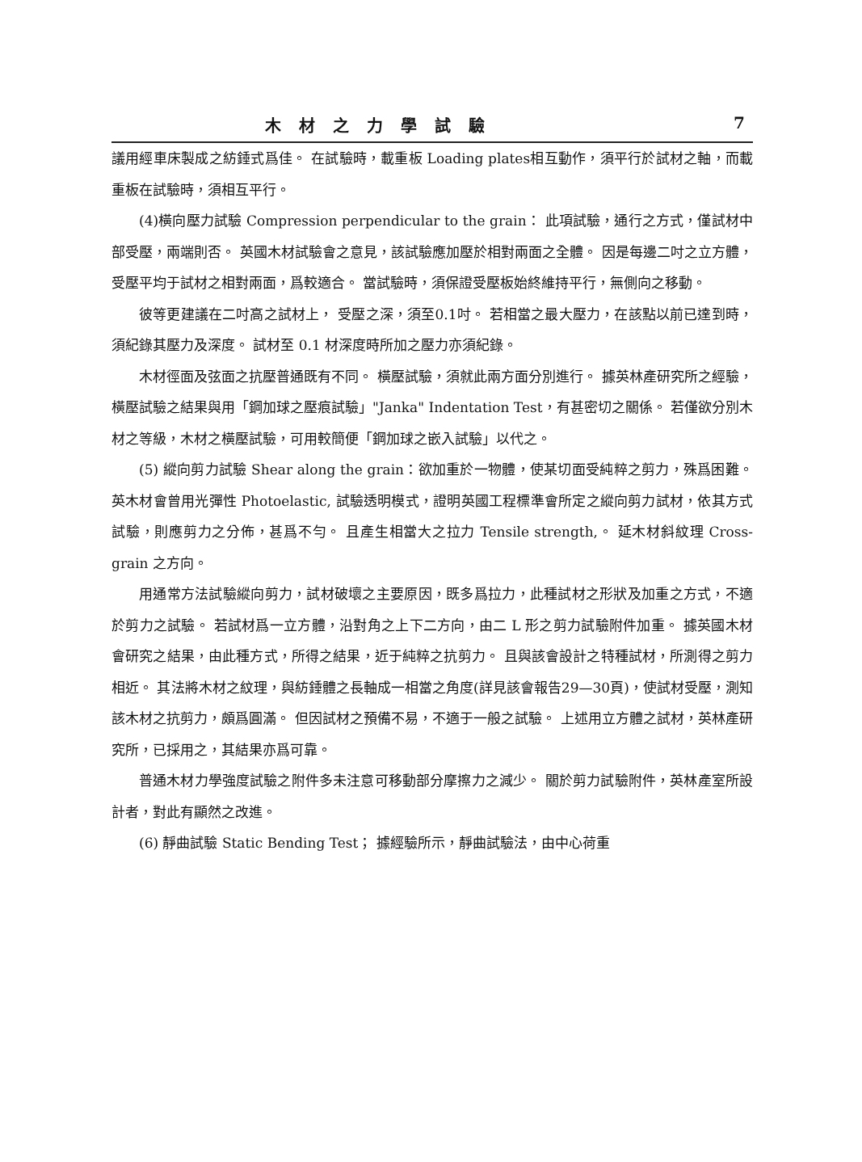木材之力學試驗 7
議用經車床製成之紡錘式爲佳。 在試驗時，載重板 Loading plates相互動作，須平行於試材之軸，而載重板在試驗時，須相互平行。
(4)橫向壓力試驗 Compression perpendicular to the grain： 此項試驗，通行之方式，僅試材中部受壓，兩端則否。 英國木材試驗會之意見，該試驗應加壓於相對兩面之全體。 因是每邊二吋之立方體，受壓平均于試材之相對兩面，爲較適合。 當試驗時，須保證受壓板始終維持平行，無側向之移動。
彼等更建議在二吋高之試材上， 受壓之深，須至0.1吋。 若相當之最大壓力，在該點以前已達到時， 須紀錄其壓力及深度。 試材至 0.1 材深度時所加之壓力亦須紀錄。
木材徑面及弦面之抗壓普通既有不同。 橫壓試驗，須就此兩方面分別進行。 據英林產研究所之經驗，橫壓試驗之結果與用「鋼加球之壓痕試驗」"Janka" Indentation Test，有甚密切之關係。 若僅欲分別木材之等級，木材之橫壓試驗，可用較簡便「鋼加球之嵌入試驗」以代之。
(5) 縱向剪力試驗 Shear along the grain：欲加重於一物體，使某切面受純粹之剪力，殊爲困難。 英木材會曾用光彈性 Photoelastic, 試驗透明模式，證明英國工程標準會所定之縱向剪力試材，依其方式試驗，則應剪力之分佈，甚爲不勻。 且產生相當大之拉力 Tensile strength,。 延木材斜紋理 Cross-grain 之方向。
用通常方法試驗縱向剪力，試材破壞之主要原因，既多爲拉力，此種試材之形狀及加重之方式，不適於剪力之試驗。 若試材爲一立方體，沿對角之上下二方向，由二 L 形之剪力試驗附件加重。 據英國木材會研究之結果，由此種方式，所得之結果，近于純粹之抗剪力。 且與該會設計之特種試材，所測得之剪力相近。 其法將木材之紋理，與紡錘體之長軸成一相當之角度(詳見該會報告29—30頁)，使試材受壓，測知該木材之抗剪力，頗爲圓滿。 但因試材之預備不易，不適于一般之試驗。 上述用立方體之試材，英林產研究所，已採用之，其結果亦爲可靠。
普通木材力學強度試驗之附件多未注意可移動部分摩擦力之減少。 關於剪力試驗附件，英林產室所設計者，對此有顯然之改進。
(6) 靜曲試驗 Static Bending Test； 據經驗所示，靜曲試驗法，由中心荷重